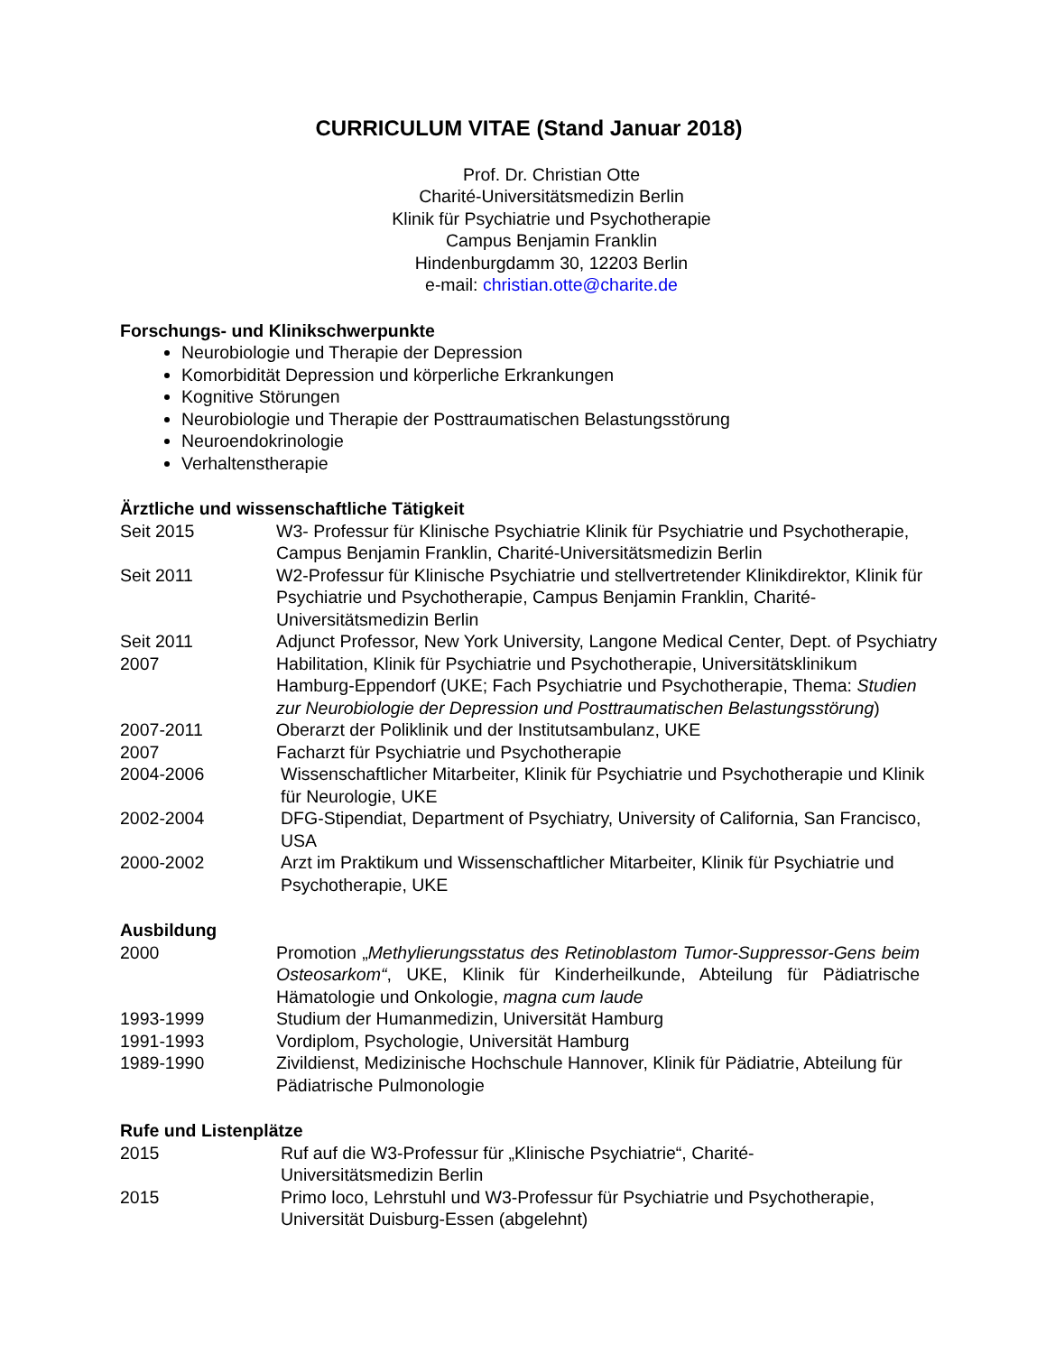CURRICULUM VITAE (Stand Januar 2018)
Prof. Dr. Christian Otte
Charité-Universitätsmedizin Berlin
Klinik für Psychiatrie und Psychotherapie
Campus Benjamin Franklin
Hindenburgdamm 30, 12203 Berlin
e-mail: christian.otte@charite.de
Forschungs- und Klinikschwerpunkte
Neurobiologie und Therapie der Depression
Komorbidität Depression und körperliche Erkrankungen
Kognitive Störungen
Neurobiologie und Therapie der Posttraumatischen Belastungsstörung
Neuroendokrinologie
Verhaltenstherapie
Ärztliche und wissenschaftliche Tätigkeit
Seit 2015 W3- Professur für Klinische Psychiatrie Klinik für Psychiatrie und Psychotherapie, Campus Benjamin Franklin, Charité-Universitätsmedizin Berlin
Seit 2011 W2-Professur für Klinische Psychiatrie und stellvertretender Klinikdirektor, Klinik für Psychiatrie und Psychotherapie, Campus Benjamin Franklin, Charité-Universitätsmedizin Berlin
Seit 2011 Adjunct Professor, New York University, Langone Medical Center, Dept. of Psychiatry
2007 Habilitation, Klinik für Psychiatrie und Psychotherapie, Universitätsklinikum Hamburg-Eppendorf (UKE; Fach Psychiatrie und Psychotherapie, Thema: Studien zur Neurobiologie der Depression und Posttraumatischen Belastungsstörung)
2007-2011 Oberarzt der Poliklinik und der Institutsambulanz, UKE
2007 Facharzt für Psychiatrie und Psychotherapie
2004-2006 Wissenschaftlicher Mitarbeiter, Klinik für Psychiatrie und Psychotherapie und Klinik für Neurologie, UKE
2002-2004 DFG-Stipendiat, Department of Psychiatry, University of California, San Francisco, USA
2000-2002 Arzt im Praktikum und Wissenschaftlicher Mitarbeiter, Klinik für Psychiatrie und Psychotherapie, UKE
Ausbildung
2000 Promotion „Methylierungsstatus des Retinoblastom Tumor-Suppressor-Gens beim Osteosarkom“, UKE, Klinik für Kinderheilkunde, Abteilung für Pädiatrische Hämatologie und Onkologie, magna cum laude
1993-1999 Studium der Humanmedizin, Universität Hamburg
1991-1993 Vordiplom, Psychologie, Universität Hamburg
1989-1990 Zivildienst, Medizinische Hochschule Hannover, Klinik für Pädiatrie, Abteilung für Pädiatrische Pulmonologie
Rufe und Listenplätze
2015 Ruf auf die W3-Professur für „Klinische Psychiatrie“, Charité-
Universitätsmedizin Berlin
2015 Primo loco, Lehrstuhl und W3-Professur für Psychiatrie und Psychotherapie, Universität Duisburg-Essen (abgelehnt)